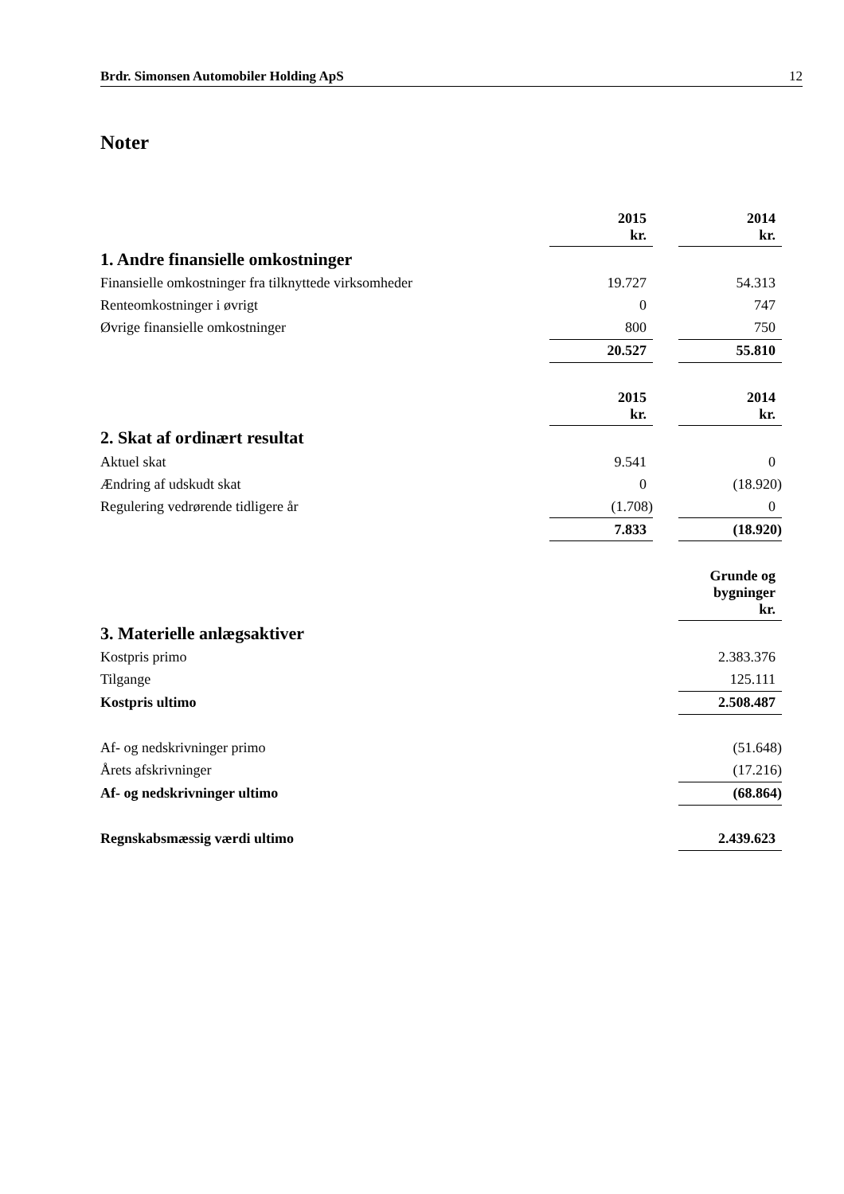Brdr. Simonsen Automobiler Holding ApS 12
Noter
| | 2015 kr. | | 2014 kr. |
| 1. Andre finansielle omkostninger | | | |
| Finansielle omkostninger fra tilknyttede virksomheder | 19.727 | | 54.313 |
| Renteomkostninger i øvrigt | 0 | | 747 |
| Øvrige finansielle omkostninger | 800 | | 750 |
| | 20.527 | | 55.810 |
| | 2015 kr. | | 2014 kr. |
| 2. Skat af ordinært resultat | | | |
| Aktuel skat | 9.541 | | 0 |
| Ændring af udskudt skat | 0 | | (18.920) |
| Regulering vedrørende tidligere år | (1.708) | | 0 |
| | 7.833 | | (18.920) |
| | Grunde og bygninger kr. |
| --- | --- |
| 3. Materielle anlægsaktiver | |
| Kostpris primo | 2.383.376 |
| Tilgange | 125.111 |
| Kostpris ultimo | 2.508.487 |
| Af- og nedskrivninger primo | (51.648) |
| Årets afskrivninger | (17.216) |
| Af- og nedskrivninger ultimo | (68.864) |
| Regnskabsmæssig værdi ultimo | 2.439.623 |